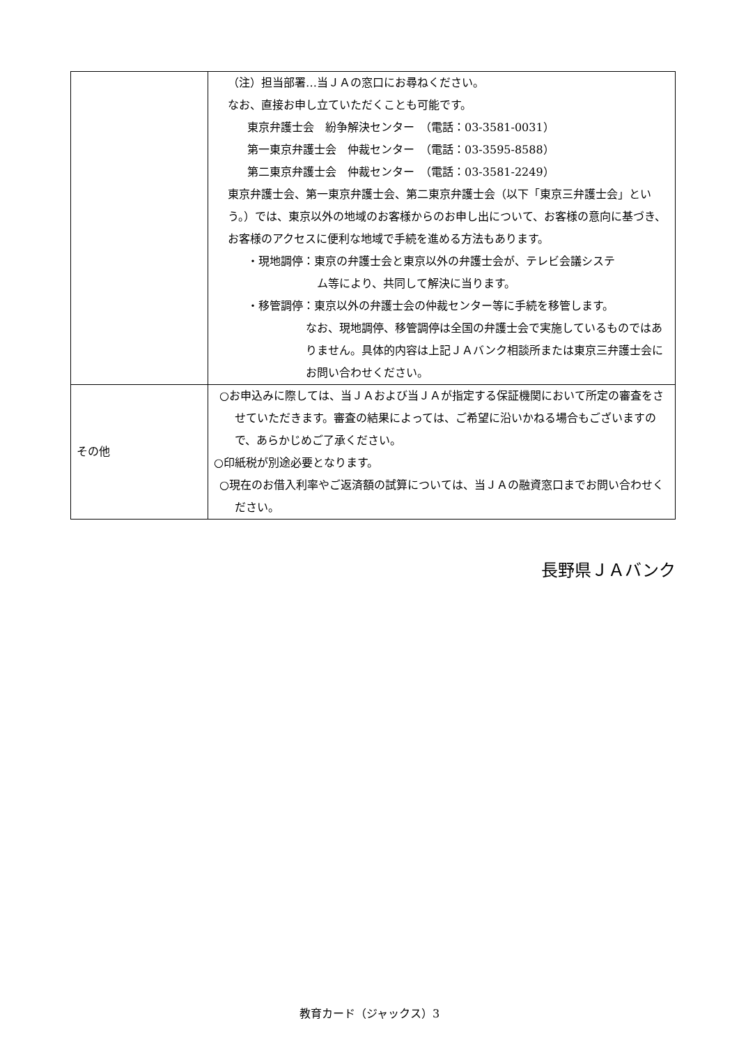| | （注）担当部署…当ＪＡの窓口にお尋ねください。 なお、直接お申し立ていただくことも可能です。 東京弁護士会 紛争解決センター （電話：03-3581-0031） 第一東京弁護士会 仲裁センター （電話：03-3595-8588） 第二東京弁護士会 仲裁センター （電話：03-3581-2249） 東京弁護士会、第一東京弁護士会、第二東京弁護士会（以下「東京三弁護士会」という。）では、東京以外の地域のお客様からのお申し出について、お客様の意向に基づき、お客様のアクセスに便利な地域で手続を進める方法もあります。 ・現地調停：東京の弁護士会と東京以外の弁護士会が、テレビ会議システ ム等により、共同して解決に当ります。 ・移管調停：東京以外の弁護士会の仲裁センター等に手続を移管します。 なお、現地調停、移管調停は全国の弁護士会で実施しているものではありません。具体的内容は上記ＪＡバンク相談所または東京三弁護士会にお問い合わせください。 |
| その他 | ○お申込みに際しては、当ＪＡおよび当ＪＡが指定する保証機関において所定の審査をさせていただきます。審査の結果によっては、ご希望に沿いかねる場合もございますので、あらかじめご了承ください。 ○印紙税が別途必要となります。 ○現在のお借入利率やご返済額の試算については、当ＪＡの融資窓口までお問い合わせください。 |
長野県ＪＡバンク
教育カード（ジャックス）3